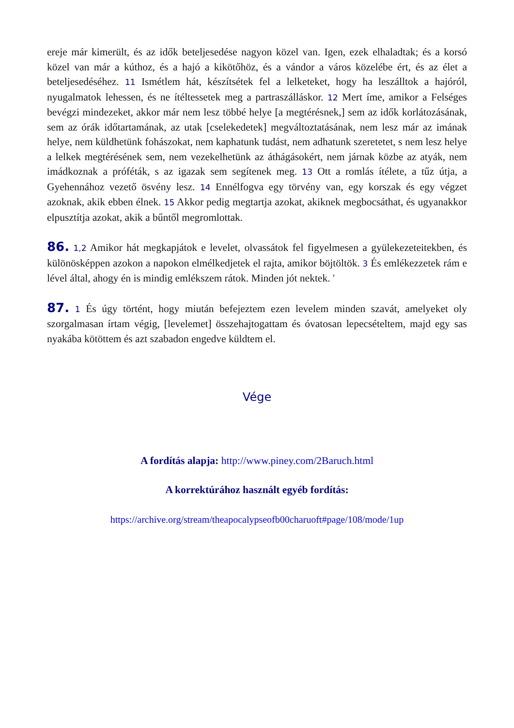ereje már kimerült, és az idők beteljesedése nagyon közel van. Igen, ezek elhaladtak; és a korsó közel van már a kúthoz, és a hajó a kikötőhöz, és a vándor a város közelébe ért, és az élet a beteljesedéséhez. 11 Ismétlem hát, készítsétek fel a lelketeket, hogy ha leszálltok a hajóról, nyugalmatok lehessen, és ne ítéltessetek meg a partraszálláskor. 12 Mert íme, amikor a Felséges bevégzi mindezeket, akkor már nem lesz többé helye [a megtérésnek,] sem az idők korlátozásának, sem az órák időtartamának, az utak [cselekedetek] megváltoztatásának, nem lesz már az imának helye, nem küldhetünk fohászokat, nem kaphatunk tudást, nem adhatunk szeretetet, s nem lesz helye a lelkek megtérésének sem, nem vezekelhetünk az áthágásokért, nem járnak közbe az atyák, nem imádkoznak a próféták, s az igazak sem segítenek meg. 13 Ott a romlás ítélete, a tűz útja, a Gyehennához vezető ösvény lesz. 14 Ennélfogva egy törvény van, egy korszak és egy végzet azoknak, akik ebben élnek. 15 Akkor pedig megtartja azokat, akiknek megbocsáthat, és ugyanakkor elpusztítja azokat, akik a bűntől megromlottak.
86. 1,2 Amikor hát megkapjátok e levelet, olvassátok fel figyelmesen a gyülekezeteitekben, és különösképpen azokon a napokon elmélkedjetek el rajta, amikor böjtöltök. 3 És emlékezzetek rám e lével által, ahogy én is mindig emlékszem rátok. Minden jót nektek. '
87. 1 És úgy történt, hogy miután befejeztem ezen levelem minden szavát, amelyeket oly szorgalmasan írtam végig, [levelemet] összehajtogattam és óvatosan lepecsételtem, majd egy sas nyakába kötöttem és azt szabadon engedve küldtem el.
Vége
A fordítás alapja: http://www.piney.com/2Baruch.html
A korrektúrához használt egyéb fordítás:
https://archive.org/stream/theapocalypseofb00charuoft#page/108/mode/1up